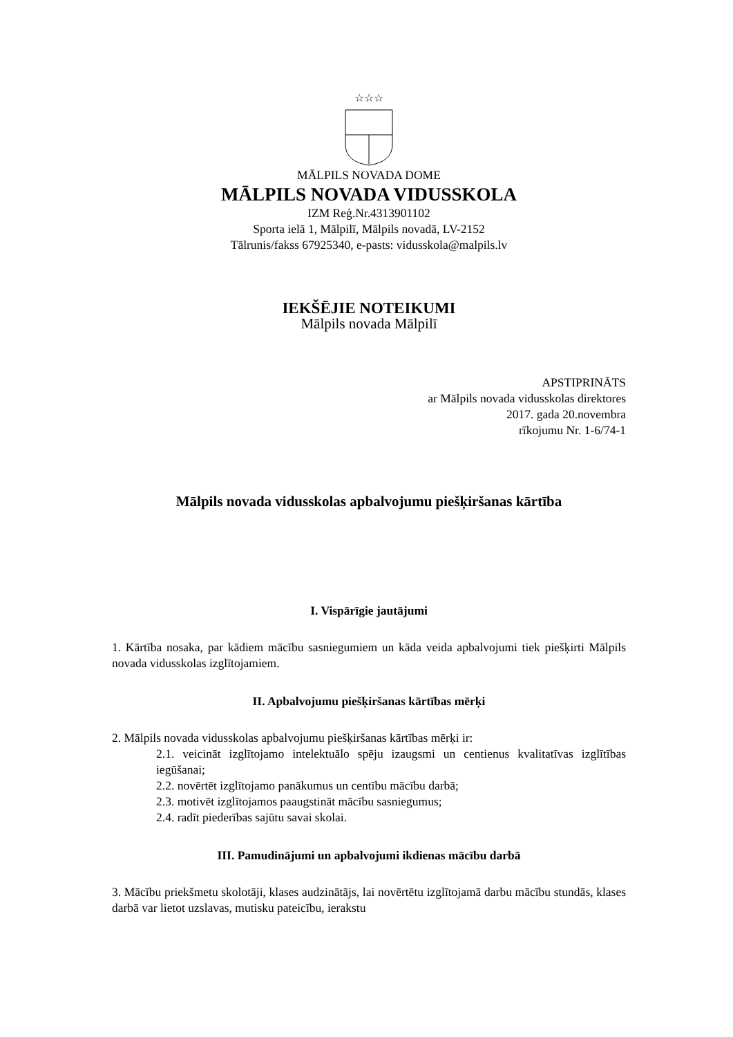☆☆☆
MĀLPILS NOVADA DOME
MĀLPILS NOVADA VIDUSSKOLA
IZM Reģ.Nr.4313901102
Sporta ielā 1, Mālpilī, Mālpils novadā, LV-2152
Tālrunis/fakss 67925340, e-pasts: vidusskola@malpils.lv
IEKŠĒJIE NOTEIKUMI
Mālpils novada Mālpilī
APSTIPRINĀTS
ar Mālpils novada vidusskolas direktores
2017. gada 20.novembra
rīkojumu Nr. 1-6/74-1
Mālpils novada vidusskolas apbalvojumu piešķiršanas kārtība
I. Vispārīgie jautājumi
1. Kārtība nosaka, par kādiem mācību sasniegumiem un kāda veida apbalvojumi tiek piešķirti Mālpils novada vidusskolas izglītojamiem.
II. Apbalvojumu piešķiršanas kārtības mērķi
2. Mālpils novada vidusskolas apbalvojumu piešķiršanas kārtības mērķi ir:
2.1. veicināt izglītojamo intelektuālo spēju izaugsmi un centienus kvalitatīvas izglītības iegūšanai;
2.2. novērtēt izglītojamo panākumus un centību mācību darbā;
2.3. motivēt izglītojamos paaugstināt mācību sasniegumus;
2.4. radīt piederības sajūtu savai skolai.
III. Pamudinājumi un apbalvojumi ikdienas mācību darbā
3. Mācību priekšmetu skolotāji, klases audzinātājs, lai novērtētu izglītojamā darbu mācību stundās, klases darbā var lietot uzslavas, mutisku pateicību, ierakstu